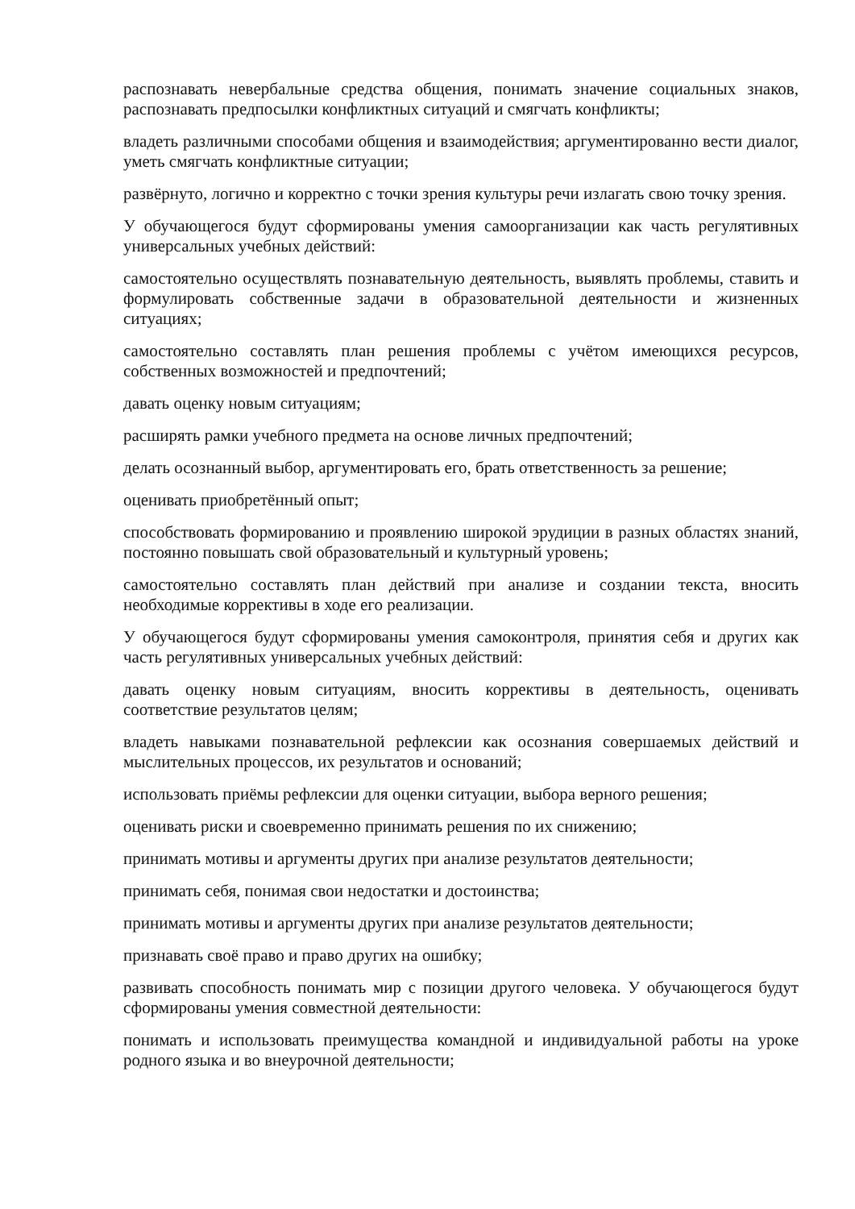распознавать невербальные средства общения, понимать значение социальных знаков, распознавать предпосылки конфликтных ситуаций и смягчать конфликты;
владеть различными способами общения и взаимодействия; аргументированно вести диалог, уметь смягчать конфликтные ситуации;
развёрнуто, логично и корректно с точки зрения культуры речи излагать свою точку зрения.
У обучающегося будут сформированы умения самоорганизации как часть регулятивных универсальных учебных действий:
самостоятельно осуществлять познавательную деятельность, выявлять проблемы, ставить и формулировать собственные задачи в образовательной деятельности и жизненных ситуациях;
самостоятельно составлять план решения проблемы с учётом имеющихся ресурсов, собственных возможностей и предпочтений;
давать оценку новым ситуациям;
расширять рамки учебного предмета на основе личных предпочтений;
делать осознанный выбор, аргументировать его, брать ответственность за решение;
оценивать приобретённый опыт;
способствовать формированию и проявлению широкой эрудиции в разных областях знаний, постоянно повышать свой образовательный и культурный уровень;
самостоятельно составлять план действий при анализе и создании текста, вносить необходимые коррективы в ходе его реализации.
У обучающегося будут сформированы умения самоконтроля, принятия себя и других как часть регулятивных универсальных учебных действий:
давать оценку новым ситуациям, вносить коррективы в деятельность, оценивать соответствие результатов целям;
владеть навыками познавательной рефлексии как осознания совершаемых действий и мыслительных процессов, их результатов и оснований;
использовать приёмы рефлексии для оценки ситуации, выбора верного решения;
оценивать риски и своевременно принимать решения по их снижению;
принимать мотивы и аргументы других при анализе результатов деятельности;
принимать себя, понимая свои недостатки и достоинства;
принимать мотивы и аргументы других при анализе результатов деятельности;
признавать своё право и право других на ошибку;
развивать способность понимать мир с позиции другого человека. У обучающегося будут сформированы умения совместной деятельности:
понимать и использовать преимущества командной и индивидуальной работы на уроке родного языка и во внеурочной деятельности;